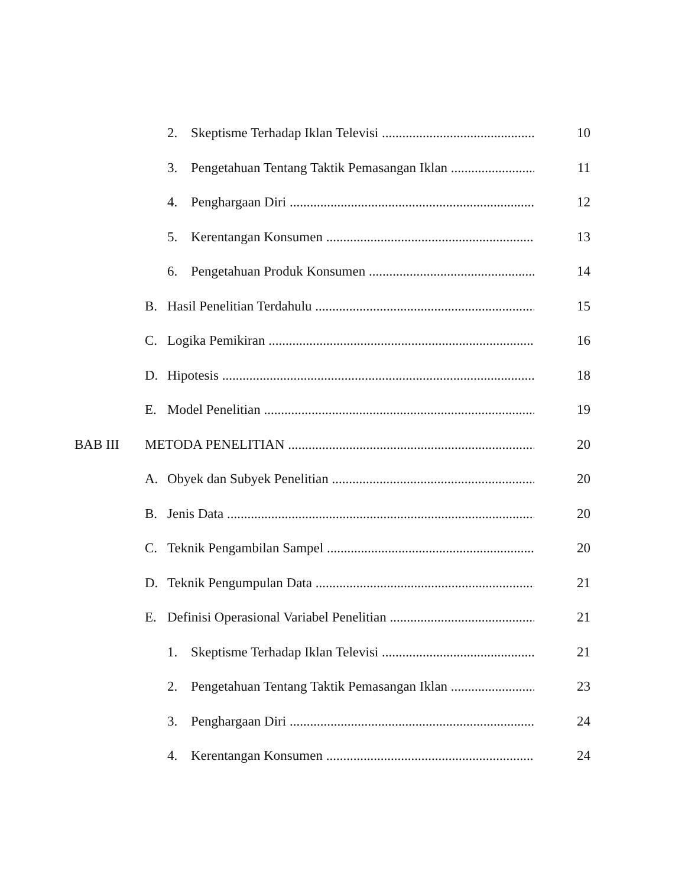2. Skeptisme Terhadap Iklan Televisi 10
3. Pengetahuan Tentang Taktik Pemasangan Iklan 11
4. Penghargaan Diri 12
5. Kerentangan Konsumen 13
6. Pengetahuan Produk Konsumen 14
B. Hasil Penelitian Terdahulu 15
C. Logika Pemikiran 16
D. Hipotesis 18
E. Model Penelitian 19
BAB III METODA PENELITIAN 20
A. Obyek dan Subyek Penelitian 20
B. Jenis Data 20
C. Teknik Pengambilan Sampel 20
D. Teknik Pengumpulan Data 21
E. Definisi Operasional Variabel Penelitian 21
1. Skeptisme Terhadap Iklan Televisi 21
2. Pengetahuan Tentang Taktik Pemasangan Iklan 23
3. Penghargaan Diri 24
4. Kerentangan Konsumen 24